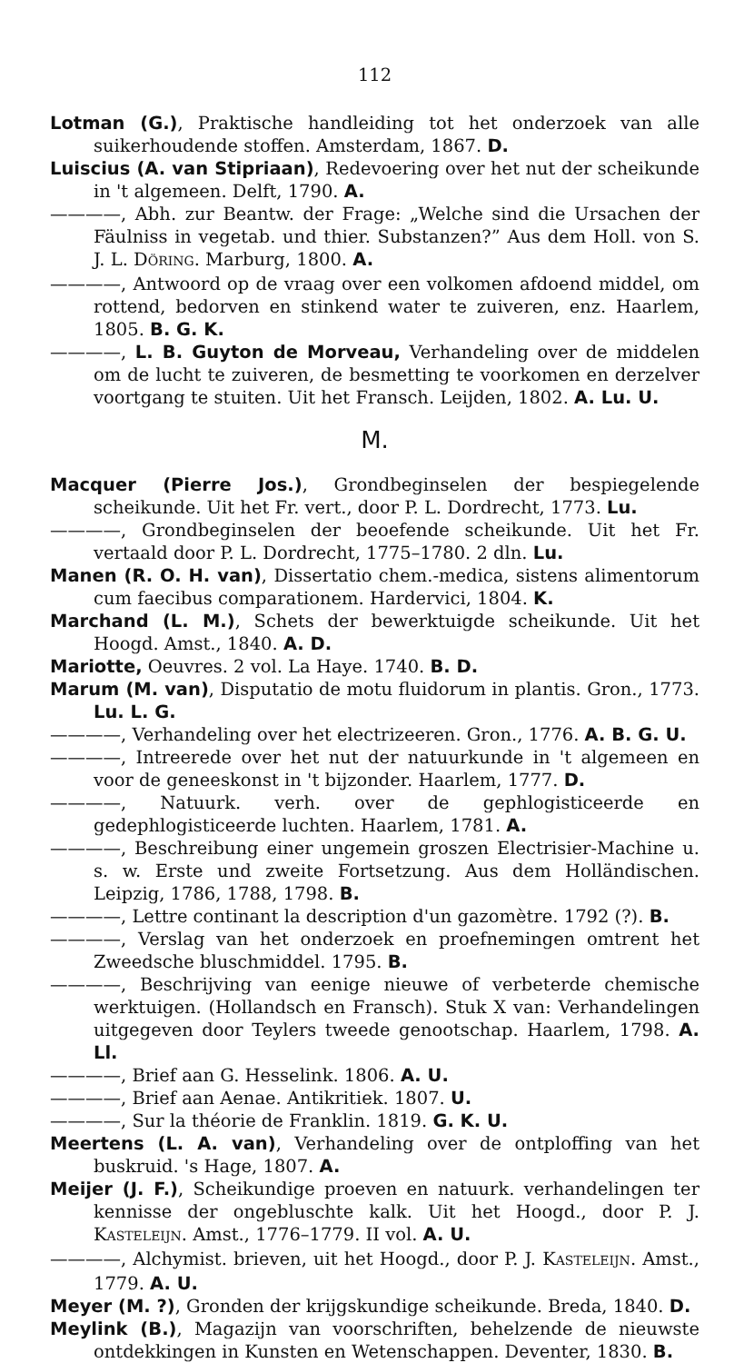112
Lotman (G.), Praktische handleiding tot het onderzoek van alle suikerhoudende stoffen. Amsterdam, 1867. D.
Luiscius (A. van Stipriaan), Redevoering over het nut der scheikunde in 't algemeen. Delft, 1790. A.
————, Abh. zur Beantw. der Frage: „Welche sind die Ursachen der Fäulniss in vegetab. und thier. Substanzen?” Aus dem Holl. von S. J. L. DÖRING. Marburg, 1800. A.
————, Antwoord op de vraag over een volkomen afdoend middel, om rottend, bedorven en stinkend water te zuiveren, enz. Haarlem, 1805. B. G. K.
————, L. B. Guyton de Morveau, Verhandeling over de middelen om de lucht te zuiveren, de besmetting te voorkomen en derzelver voortgang te stuiten. Uit het Fransch. Leijden, 1802. A. Lu. U.
M.
Macquer (Pierre Jos.), Grondbeginselen der bespiegelende scheikunde. Uit het Fr. vert., door P. L. Dordrecht, 1773. Lu.
————, Grondbeginselen der beoefende scheikunde. Uit het Fr. vertaald door P. L. Dordrecht, 1775–1780. 2 dln. Lu.
Manen (R. O. H. van), Dissertatio chem.-medica, sistens alimentorum cum faecibus comparationem. Hardervici, 1804. K.
Marchand (L. M.), Schets der bewerktuigde scheikunde. Uit het Hoogd. Amst., 1840. A. D.
Mariotte, Oeuvres. 2 vol. La Haye. 1740. B. D.
Marum (M. van), Disputatio de motu fluidorum in plantis. Gron., 1773. Lu. L. G.
————, Verhandeling over het electrizeeren. Gron., 1776. A. B. G. U.
————, Intreerede over het nut der natuurkunde in 't algemeen en voor de geneeskonst in 't bijzonder. Haarlem, 1777. D.
————, Natuurk. verh. over de gephlogisticeerde en gedephlogisticeerde luchten. Haarlem, 1781. A.
————, Beschreibung einer ungemein groszen Electrisier-Machine u. s. w. Erste und zweite Fortsetzung. Aus dem Holländischen. Leipzig, 1786, 1788, 1798. B.
————, Lettre continant la description d'un gazomètre. 1792 (?). B.
————, Verslag van het onderzoek en proefnemingen omtrent het Zweedsche bluschmiddel. 1795. B.
————, Beschrijving van eenige nieuwe of verbeterde chemische werktuigen. (Hollandsch en Fransch). Stuk X van: Verhandelingen uitgegeven door Teylers tweede genootschap. Haarlem, 1798. A. Ll.
————, Brief aan G. Hesselink. 1806. A. U.
————, Brief aan Aenae. Antikritiek. 1807. U.
————, Sur la théorie de Franklin. 1819. G. K. U.
Meertens (L. A. van), Verhandeling over de ontploffing van het buskruid. 's Hage, 1807. A.
Meijer (J. F.), Scheikundige proeven en natuurk. verhandelingen ter kennisse der ongebluschte kalk. Uit het Hoogd., door P. J. KASTELEIJN. Amst., 1776–1779. II vol. A. U.
————, Alchymist. brieven, uit het Hoogd., door P. J. KASTELEIJN. Amst., 1779. A. U.
Meyer (M. ?), Gronden der krijgskundige scheikunde. Breda, 1840. D.
Meylink (B.), Magazijn van voorschriften, behelzende de nieuwste ontdekkingen in Kunsten en Wetenschappen. Deventer, 1830. B.